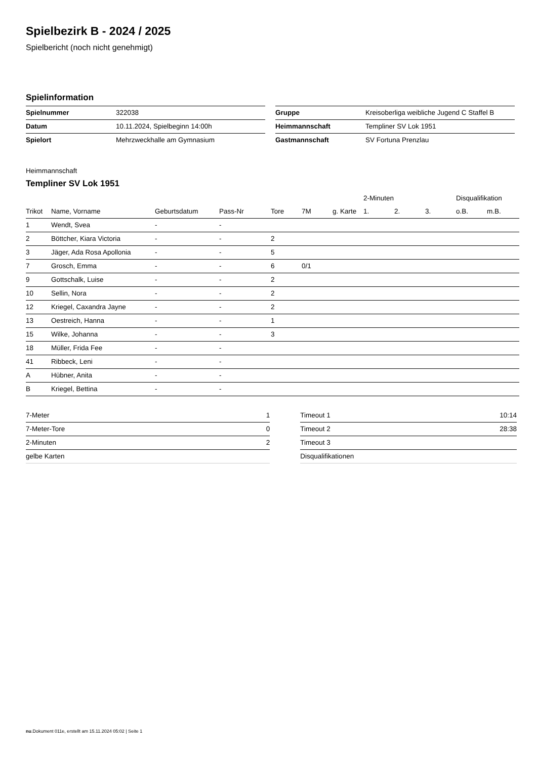Spielbezirk B - 2024 / 2025
Spielbericht (noch nicht genehmigt)
Spielinformation
| Spielnummer | 322038 |
| Datum | 10.11.2024, Spielbeginn 14:00h |
| Spielort | Mehrzweckhalle am Gymnasium |
| Gruppe | Kreisoberliga weibliche Jugend C Staffel B |
| Heimmannschaft | Templiner SV Lok 1951 |
| Gastmannschaft | SV Fortuna Prenzlau |
Heimmannschaft
Templiner SV Lok 1951
| | | | | | | | 2-Minuten | | | Disqualifikation | |
| --- | --- | --- | --- | --- | --- | --- | --- | --- | --- | --- | --- |
| Trikot | Name, Vorname | Geburtsdatum | Pass-Nr | Tore | 7M | g. Karte | 1. | 2. | 3. | o.B. | m.B. |
| 1 | Wendt, Svea | - | - | | | | | | | | |
| 2 | Böttcher, Kiara Victoria | - | - | 2 | | | | | | | |
| 3 | Jäger, Ada Rosa Apollonia | - | - | 5 | | | | | | | |
| 7 | Grosch, Emma | - | - | 6 | 0/1 | | | | | | |
| 9 | Gottschalk, Luise | - | - | 2 | | | | | | | |
| 10 | Sellin, Nora | - | - | 2 | | | | | | | |
| 12 | Kriegel, Caxandra Jayne | - | - | 2 | | | | | | | |
| 13 | Oestreich, Hanna | - | - | 1 | | | | | | | |
| 15 | Wilke, Johanna | - | - | 3 | | | | | | | |
| 18 | Müller, Frida Fee | - | - | | | | | | | | |
| 41 | Ribbeck, Leni | - | - | | | | | | | | |
| A | Hübner, Anita | - | - | | | | | | | | |
| B | Kriegel, Bettina | - | - | | | | | | | | |
| 7-Meter | 1 |
| 7-Meter-Tore | 0 |
| 2-Minuten | 2 |
| gelbe Karten | |
| Timeout 1 | 10:14 |
| Timeout 2 | 28:38 |
| Timeout 3 | |
| Disqualifikationen | |
nu.Dokument 011e, erstellt am 15.11.2024 05:02 | Seite 1